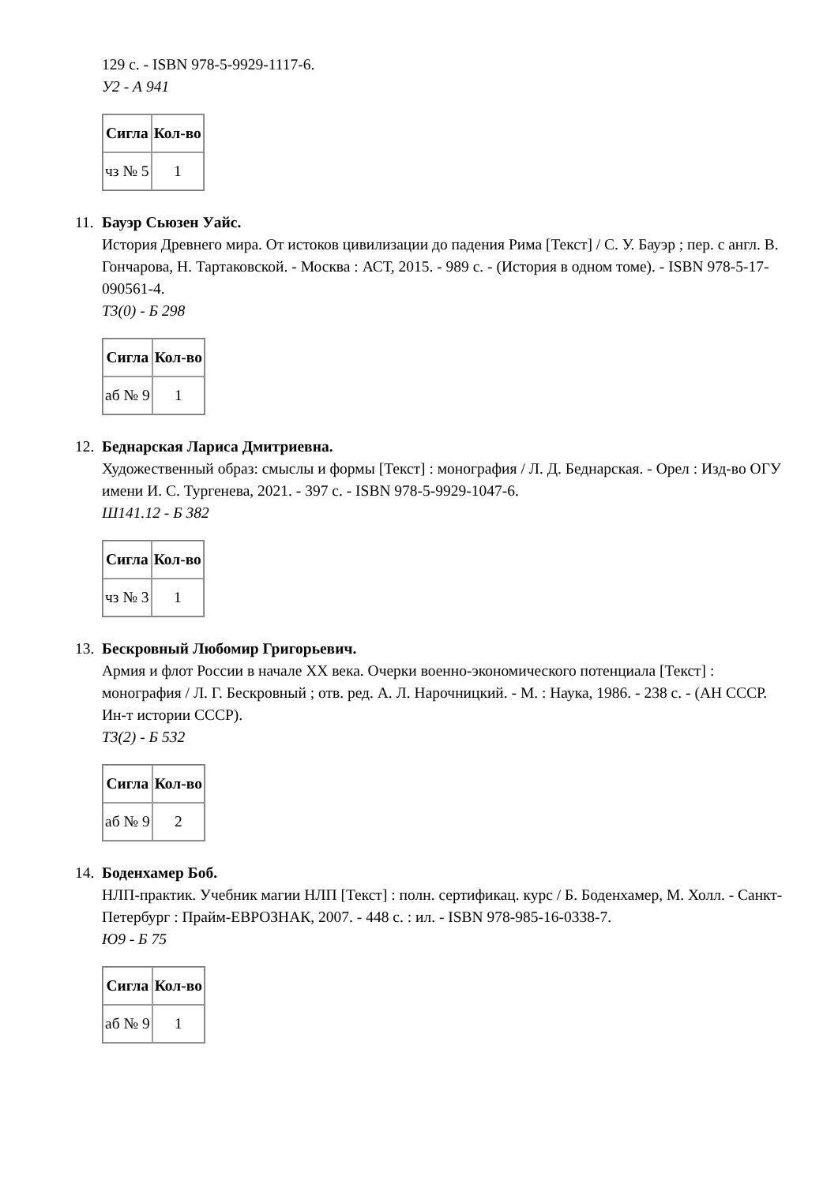129 с. - ISBN 978-5-9929-1117-6.
У2 - А 941
| Сигла | Кол-во |
| --- | --- |
| чз № 5 | 1 |
11.
Бауэр Сьюзен Уайс.
История Древнего мира. От истоков цивилизации до падения Рима [Текст] / С. У. Бауэр ; пер. с англ. В. Гончарова, Н. Тартаковской. - Москва : АСТ, 2015. - 989 с. - (История в одном томе). - ISBN 978-5-17-090561-4.
Т3(0) - Б 298
| Сигла | Кол-во |
| --- | --- |
| аб № 9 | 1 |
12.
Беднарская Лариса Дмитриевна.
Художественный образ: смыслы и формы [Текст] : монография / Л. Д. Беднарская. - Орел : Изд-во ОГУ имени И. С. Тургенева, 2021. - 397 с. - ISBN 978-5-9929-1047-6.
Ш141.12 - Б 382
| Сигла | Кол-во |
| --- | --- |
| чз № 3 | 1 |
13.
Бескровный Любомир Григорьевич.
Армия и флот России в начале XX века. Очерки военно-экономического потенциала [Текст] : монография / Л. Г. Бескровный ; отв. ред. А. Л. Нарочницкий. - М. : Наука, 1986. - 238 с. - (АН СССР. Ин-т истории СССР).
Т3(2) - Б 532
| Сигла | Кол-во |
| --- | --- |
| аб № 9 | 2 |
14.
Боденхамер Боб.
НЛП-практик. Учебник магии НЛП [Текст] : полн. сертификац. курс / Б. Боденхамер, М. Холл. - Санкт-Петербург : Прайм-ЕВРОЗНАК, 2007. - 448 с. : ил. - ISBN 978-985-16-0338-7.
Ю9 - Б 75
| Сигла | Кол-во |
| --- | --- |
| аб № 9 | 1 |